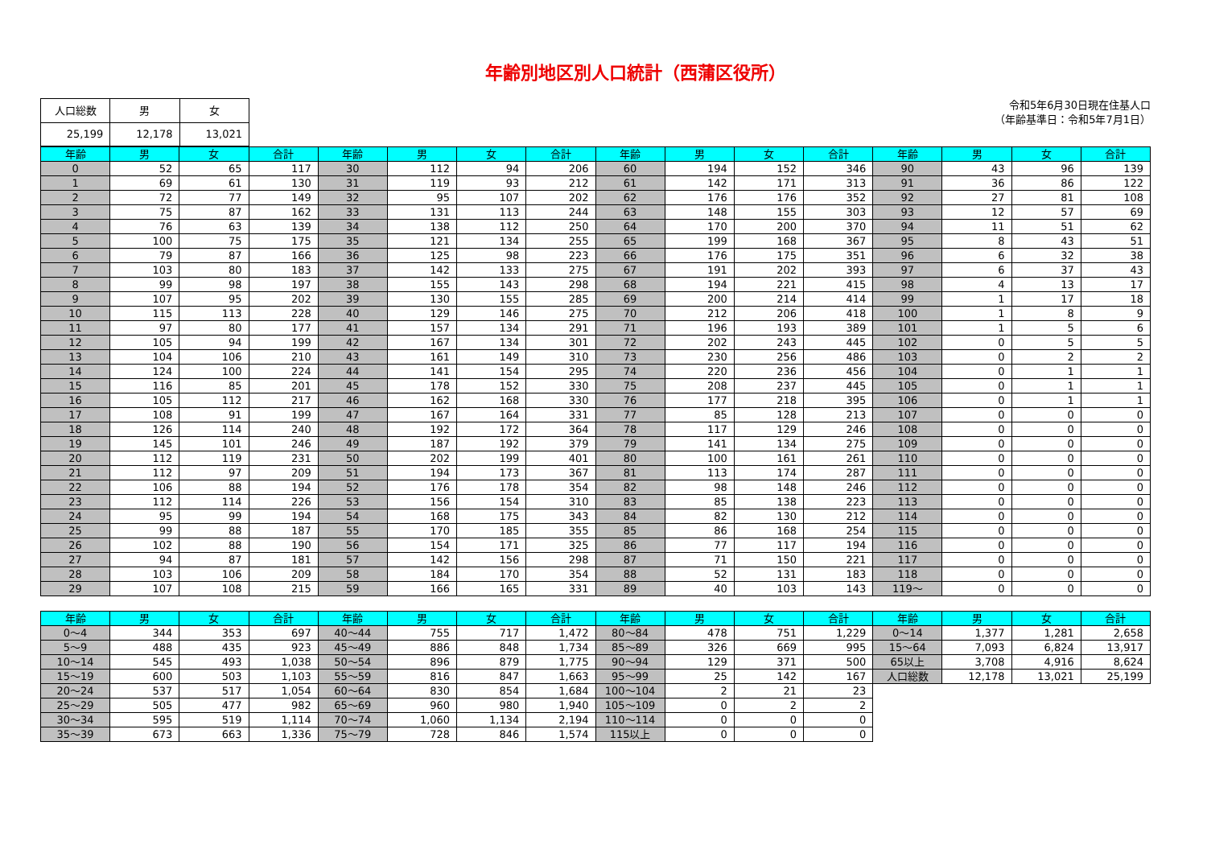年齢別地区別人口統計（西蒲区役所）
| 人口総数 | 男 | 女 |
| 25,199 | 12,178 | 13,021 |
令和5年6月30日現在住基人口
（年齢基準日：令和5年7月1日）
| 年齢 | 男 | 女 | 合計 | 年齢 | 男 | 女 | 合計 | 年齢 | 男 | 女 | 合計 | 年齢 | 男 | 女 | 合計 |
| --- | --- | --- | --- | --- | --- | --- | --- | --- | --- | --- | --- | --- | --- | --- | --- |
| 0 | 52 | 65 | 117 | 30 | 112 | 94 | 206 | 60 | 194 | 152 | 346 | 90 | 43 | 96 | 139 |
| 1 | 69 | 61 | 130 | 31 | 119 | 93 | 212 | 61 | 142 | 171 | 313 | 91 | 36 | 86 | 122 |
| 2 | 72 | 77 | 149 | 32 | 95 | 107 | 202 | 62 | 176 | 176 | 352 | 92 | 27 | 81 | 108 |
| 3 | 75 | 87 | 162 | 33 | 131 | 113 | 244 | 63 | 148 | 155 | 303 | 93 | 12 | 57 | 69 |
| 4 | 76 | 63 | 139 | 34 | 138 | 112 | 250 | 64 | 170 | 200 | 370 | 94 | 11 | 51 | 62 |
| 5 | 100 | 75 | 175 | 35 | 121 | 134 | 255 | 65 | 199 | 168 | 367 | 95 | 8 | 43 | 51 |
| 6 | 79 | 87 | 166 | 36 | 125 | 98 | 223 | 66 | 176 | 175 | 351 | 96 | 6 | 32 | 38 |
| 7 | 103 | 80 | 183 | 37 | 142 | 133 | 275 | 67 | 191 | 202 | 393 | 97 | 6 | 37 | 43 |
| 8 | 99 | 98 | 197 | 38 | 155 | 143 | 298 | 68 | 194 | 221 | 415 | 98 | 4 | 13 | 17 |
| 9 | 107 | 95 | 202 | 39 | 130 | 155 | 285 | 69 | 200 | 214 | 414 | 99 | 1 | 17 | 18 |
| 10 | 115 | 113 | 228 | 40 | 129 | 146 | 275 | 70 | 212 | 206 | 418 | 100 | 1 | 8 | 9 |
| 11 | 97 | 80 | 177 | 41 | 157 | 134 | 291 | 71 | 196 | 193 | 389 | 101 | 1 | 5 | 6 |
| 12 | 105 | 94 | 199 | 42 | 167 | 134 | 301 | 72 | 202 | 243 | 445 | 102 | 0 | 5 | 5 |
| 13 | 104 | 106 | 210 | 43 | 161 | 149 | 310 | 73 | 230 | 256 | 486 | 103 | 0 | 2 | 2 |
| 14 | 124 | 100 | 224 | 44 | 141 | 154 | 295 | 74 | 220 | 236 | 456 | 104 | 0 | 1 | 1 |
| 15 | 116 | 85 | 201 | 45 | 178 | 152 | 330 | 75 | 208 | 237 | 445 | 105 | 0 | 1 | 1 |
| 16 | 105 | 112 | 217 | 46 | 162 | 168 | 330 | 76 | 177 | 218 | 395 | 106 | 0 | 1 | 1 |
| 17 | 108 | 91 | 199 | 47 | 167 | 164 | 331 | 77 | 85 | 128 | 213 | 107 | 0 | 0 | 0 |
| 18 | 126 | 114 | 240 | 48 | 192 | 172 | 364 | 78 | 117 | 129 | 246 | 108 | 0 | 0 | 0 |
| 19 | 145 | 101 | 246 | 49 | 187 | 192 | 379 | 79 | 141 | 134 | 275 | 109 | 0 | 0 | 0 |
| 20 | 112 | 119 | 231 | 50 | 202 | 199 | 401 | 80 | 100 | 161 | 261 | 110 | 0 | 0 | 0 |
| 21 | 112 | 97 | 209 | 51 | 194 | 173 | 367 | 81 | 113 | 174 | 287 | 111 | 0 | 0 | 0 |
| 22 | 106 | 88 | 194 | 52 | 176 | 178 | 354 | 82 | 98 | 148 | 246 | 112 | 0 | 0 | 0 |
| 23 | 112 | 114 | 226 | 53 | 156 | 154 | 310 | 83 | 85 | 138 | 223 | 113 | 0 | 0 | 0 |
| 24 | 95 | 99 | 194 | 54 | 168 | 175 | 343 | 84 | 82 | 130 | 212 | 114 | 0 | 0 | 0 |
| 25 | 99 | 88 | 187 | 55 | 170 | 185 | 355 | 85 | 86 | 168 | 254 | 115 | 0 | 0 | 0 |
| 26 | 102 | 88 | 190 | 56 | 154 | 171 | 325 | 86 | 77 | 117 | 194 | 116 | 0 | 0 | 0 |
| 27 | 94 | 87 | 181 | 57 | 142 | 156 | 298 | 87 | 71 | 150 | 221 | 117 | 0 | 0 | 0 |
| 28 | 103 | 106 | 209 | 58 | 184 | 170 | 354 | 88 | 52 | 131 | 183 | 118 | 0 | 0 | 0 |
| 29 | 107 | 108 | 215 | 59 | 166 | 165 | 331 | 89 | 40 | 103 | 143 | 119～ | 0 | 0 | 0 |
| 年齢 | 男 | 女 | 合計 | 年齢 | 男 | 女 | 合計 | 年齢 | 男 | 女 | 合計 | 年齢 | 男 | 女 | 合計 |
| --- | --- | --- | --- | --- | --- | --- | --- | --- | --- | --- | --- | --- | --- | --- | --- |
| 0～4 | 344 | 353 | 697 | 40～44 | 755 | 717 | 1,472 | 80～84 | 478 | 751 | 1,229 | 0～14 | 1,377 | 1,281 | 2,658 |
| 5～9 | 488 | 435 | 923 | 45～49 | 886 | 848 | 1,734 | 85～89 | 326 | 669 | 995 | 15～64 | 7,093 | 6,824 | 13,917 |
| 10～14 | 545 | 493 | 1,038 | 50～54 | 896 | 879 | 1,775 | 90～94 | 129 | 371 | 500 | 65以上 | 3,708 | 4,916 | 8,624 |
| 15～19 | 600 | 503 | 1,103 | 55～59 | 816 | 847 | 1,663 | 95～99 | 25 | 142 | 167 | 人口総数 | 12,178 | 13,021 | 25,199 |
| 20～24 | 537 | 517 | 1,054 | 60～64 | 830 | 854 | 1,684 | 100～104 | 2 | 21 | 23 | | | | |
| 25～29 | 505 | 477 | 982 | 65～69 | 960 | 980 | 1,940 | 105～109 | 0 | 2 | 2 | | | | |
| 30～34 | 595 | 519 | 1,114 | 70～74 | 1,060 | 1,134 | 2,194 | 110～114 | 0 | 0 | 0 | | | | |
| 35～39 | 673 | 663 | 1,336 | 75～79 | 728 | 846 | 1,574 | 115以上 | 0 | 0 | 0 | | | | |